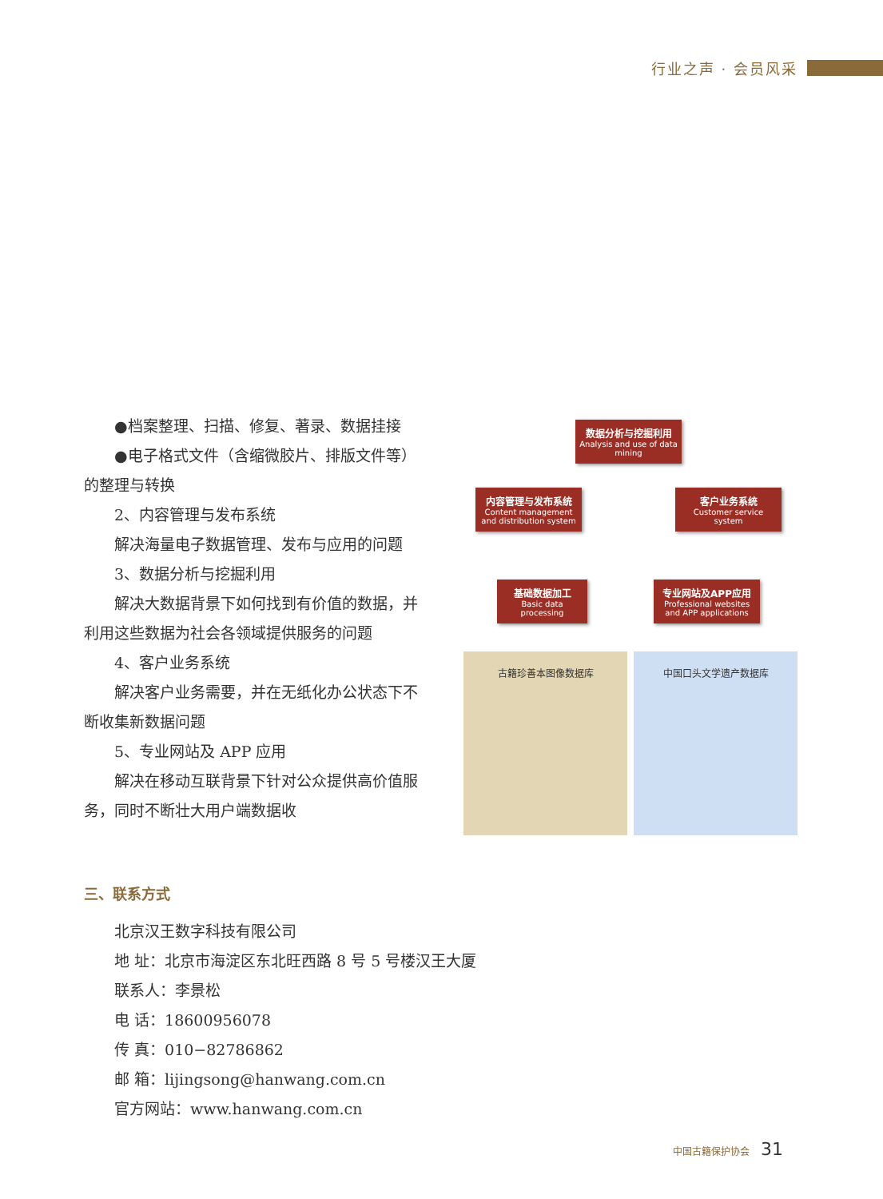行业之声 · 会员风采
●档案整理、扫描、修复、著录、数据挂接
●电子格式文件（含缩微胶片、排版文件等）的整理与转换
2、内容管理与发布系统
解决海量电子数据管理、发布与应用的问题
3、数据分析与挖掘利用
解决大数据背景下如何找到有价值的数据，并利用这些数据为社会各领域提供服务的问题
4、客户业务系统
解决客户业务需要，并在无纸化办公状态下不断收集新数据问题
5、专业网站及 APP 应用
解决在移动互联背景下针对公众提供高价值服务，同时不断壮大用户端数据收
数据分析与挖掘利用
Analysis and use of data mining
内容管理与发布系统
Content management and distribution system
客户业务系统
Customer service system
基础数据加工
Basic data processing
专业网站及APP应用
Professional websites and APP applications
古籍珍善本图像数据库 中国口头文学遗产数据库
三、联系方式
北京汉王数字科技有限公司
地 址：北京市海淀区东北旺西路 8 号 5 号楼汉王大厦
联系人：李景松
电 话：18600956078
传 真：010−82786862
邮 箱：lijingsong@hanwang.com.cn
官方网站：www.hanwang.com.cn
中国古籍保护协会 31